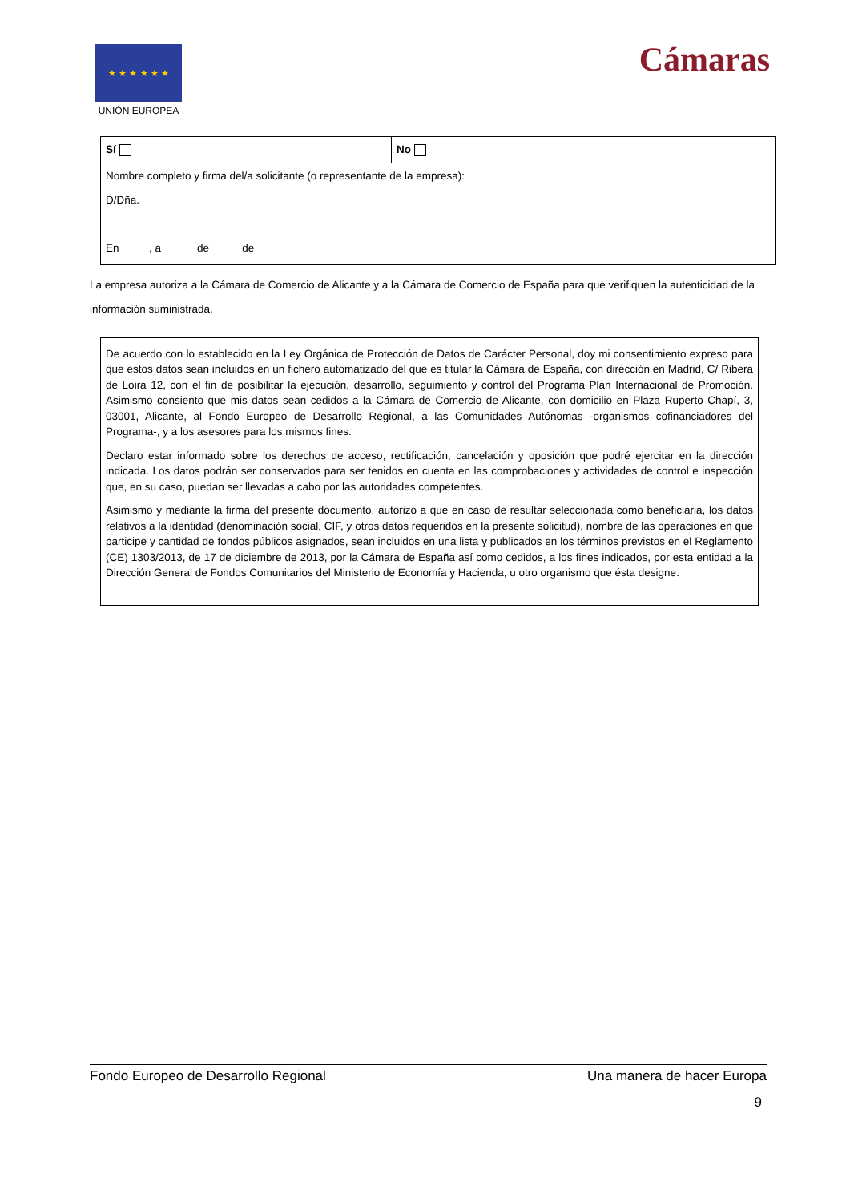★ ★ ★ ★ ★ ★
UNIÓN EUROPEA
Cámaras
| Sí | No |
| Nombre completo y firma del/a solicitante (o representante de la empresa): D/Dña. En , a de de | |
La empresa autoriza a la Cámara de Comercio de Alicante y a la Cámara de Comercio de España para que verifiquen la autenticidad de la información suministrada.
De acuerdo con lo establecido en la Ley Orgánica de Protección de Datos de Carácter Personal, doy mi consentimiento expreso para que estos datos sean incluidos en un fichero automatizado del que es titular la Cámara de España, con dirección en Madrid, C/ Ribera de Loira 12, con el fin de posibilitar la ejecución, desarrollo, seguimiento y control del Programa Plan Internacional de Promoción. Asimismo consiento que mis datos sean cedidos a la Cámara de Comercio de Alicante, con domicilio en Plaza Ruperto Chapí, 3, 03001, Alicante, al Fondo Europeo de Desarrollo Regional, a las Comunidades Autónomas -organismos cofinanciadores del Programa-, y a los asesores para los mismos fines.
Declaro estar informado sobre los derechos de acceso, rectificación, cancelación y oposición que podré ejercitar en la dirección indicada. Los datos podrán ser conservados para ser tenidos en cuenta en las comprobaciones y actividades de control e inspección que, en su caso, puedan ser llevadas a cabo por las autoridades competentes.
Asimismo y mediante la firma del presente documento, autorizo a que en caso de resultar seleccionada como beneficiaria, los datos relativos a la identidad (denominación social, CIF, y otros datos requeridos en la presente solicitud), nombre de las operaciones en que participe y cantidad de fondos públicos asignados, sean incluidos en una lista y publicados en los términos previstos en el Reglamento (CE) 1303/2013, de 17 de diciembre de 2013, por la Cámara de España así como cedidos, a los fines indicados, por esta entidad a la Dirección General de Fondos Comunitarios del Ministerio de Economía y Hacienda, u otro organismo que ésta designe.
Fondo Europeo de Desarrollo Regional Una manera de hacer Europa
9